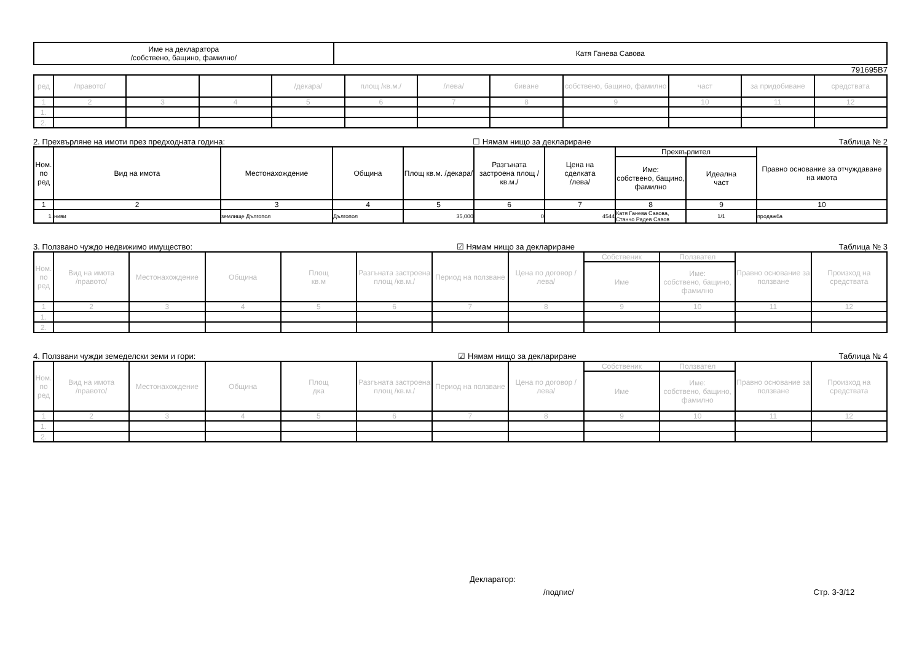| Име на декларатора /собствено, бащино, фамилно/ | Катя Ганева Савова |
791695В7
| ред | /правото/ | | | /декара/ | площ /кв.м./ | /лева/ | биване | собствено, бащино, фамилно | част | за придобиване | средствата |
| 1 | 2 | 3 | 4 | 5 | 6 | 7 | 8 | 9 | 10 | 11 | 12 |
| 1. | | | | | | | | | | | |
| 2. | | | | | | | | | | | |
2. Прехвърляне на имоти през предходната година: ☐ Нямам нищо за деклариране Таблица № 2
| Ном. по ред | Вид на имота | Местонахождение | Община | Площ кв.м. /декара/ | Разгъната застроена площ /кв.м./ | Цена на сделката /лева/ | Прехвърлител | | Правно основание за отчуждаване на имота |
| --- | --- | --- | --- | --- | --- | --- | --- | --- | --- |
| | | | | | | | Име: собствено, бащино, фамилно | Идеална част | |
| 1 | 2 | 3 | 4 | 5 | 6 | 7 | 8 | 9 | 10 |
| 1. | ниви | землище Дългопол | Дългопол | 35,000 | 0 | 4544 | Катя Ганева Савова, Станчо Радев Савов | 1/1 | продажба |
3. Ползвано чуждо недвижимо имущество: ☑ Нямам нищо за деклариране Таблица № 3
| Ном. по ред | Вид на имота /правото/ | Местонахождение | Община | Площ кв.м | Разгъната застроена площ /кв.м./ | Период на ползване | Цена по договор /лева/ | Собственик | Ползвател | Правно основание за ползване | Произход на средствата |
| --- | --- | --- | --- | --- | --- | --- | --- | --- | --- | --- | --- |
| | | | | | | | | Име | Име: собствено, бащино, фамилно | | |
| 1 | 2 | 3 | 4 | 5 | 6 | 7 | 8 | 9 | 10 | 11 | 12 |
| 1. | | | | | | | | | | | |
| 2. | | | | | | | | | | | |
4. Ползвани чужди земеделски земи и гори: ☑ Нямам нищо за деклариране Таблица № 4
| Ном. по ред | Вид на имота /правото/ | Местонахождение | Община | Площ дка | Разгъната застроена площ /кв.м./ | Период на ползване | Цена по договор /лева/ | Собственик | Ползвател | Правно основание за ползване | Произход на средствата |
| --- | --- | --- | --- | --- | --- | --- | --- | --- | --- | --- | --- |
| | | | | | | | | Име | Име: собствено, бащино, фамилно | | |
| 1 | 2 | 3 | 4 | 5 | 6 | 7 | 8 | 9 | 10 | 11 | 12 |
| 1. | | | | | | | | | | | |
| 2. | | | | | | | | | | | |
Декларатор:
/подпис/ Стр. 3-3/12